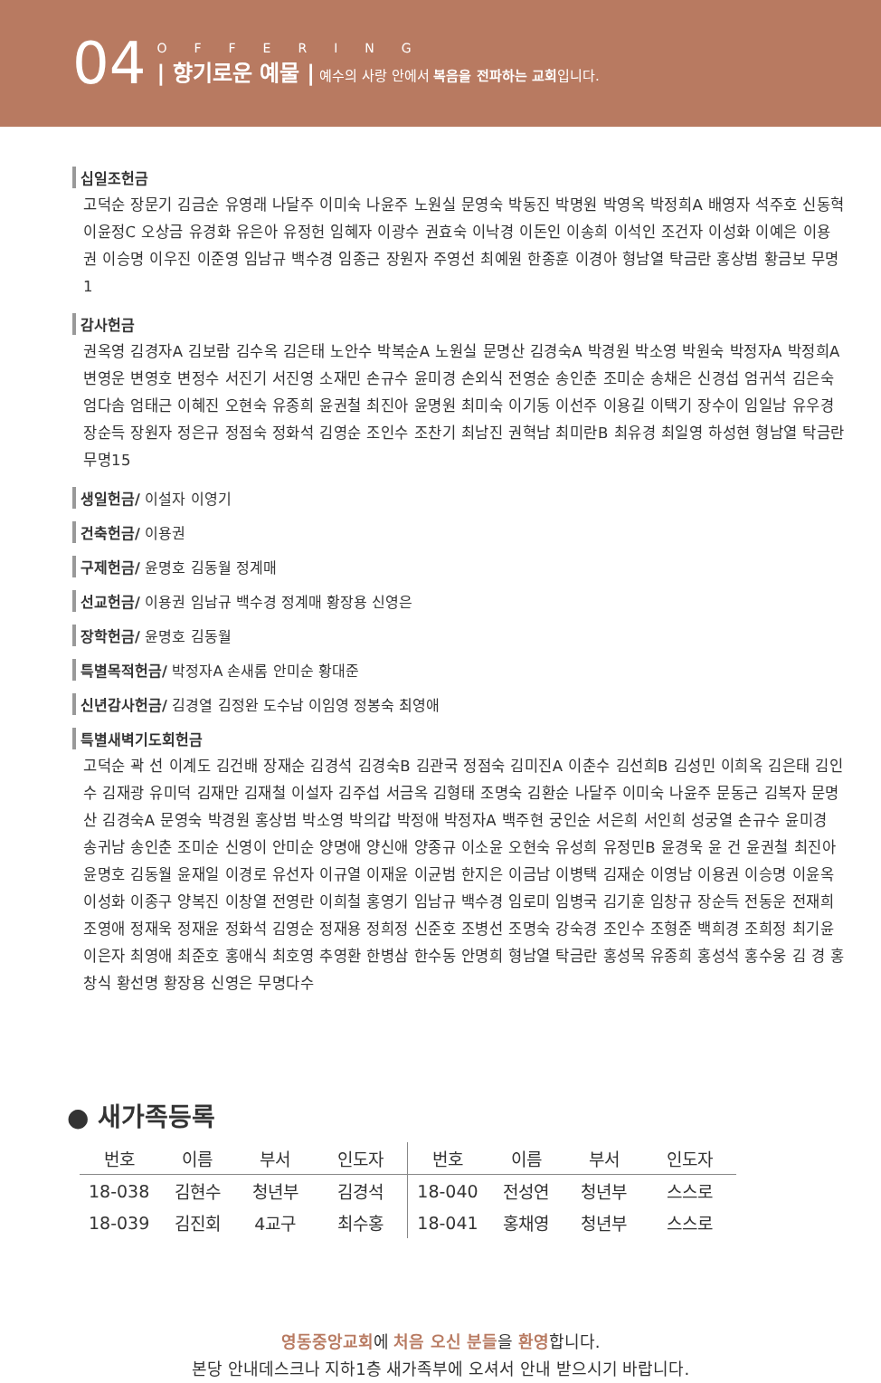04
OFFERING
| 향기로운 예물 | 예수의 사랑 안에서 복음을 전파하는 교회입니다.
십일조헌금
고덕순 장문기 김금순 유영래 나달주 이미숙 나윤주 노원실 문영숙 박동진 박명원 박영옥 박정희A 배영자 석주호 신동혁 이윤정C 오상금 유경화 유은아 유정헌 임혜자 이광수 권효숙 이낙경 이돈인 이송희 이석인 조건자 이성화 이예은 이용권 이승명 이우진 이준영 임남규 백수경 임종근 장원자 주영선 최예원 한종훈 이경아 형남열 탁금란 홍상범 황금보 무명1
감사헌금
권옥영 김경자A 김보람 김수옥 김은태 노안수 박복순A 노원실 문명산 김경숙A 박경원 박소영 박원숙 박정자A 박정희A 변영운 변영호 변정수 서진기 서진영 소재민 손규수 윤미경 손외식 전영순 송인춘 조미순 송채은 신경섭 엄귀석 김은숙 엄다솜 엄태근 이혜진 오현숙 유종희 윤권철 최진아 윤명원 최미숙 이기동 이선주 이용길 이택기 장수이 임일남 유우경 장순득 장원자 정은규 정점숙 정화석 김영순 조인수 조찬기 최남진 권혁남 최미란B 최유경 최일영 하성현 형남열 탁금란 무명15
생일헌금/ 이설자 이영기
건축헌금/ 이용권
구제헌금/ 윤명호 김동월 정계매
선교헌금/ 이용권 임남규 백수경 정계매 황장용 신영은
장학헌금/ 윤명호 김동월
특별목적헌금/ 박정자A 손새롬 안미순 황대준
신년감사헌금/ 김경열 김정완 도수남 이임영 정봉숙 최영애
특별새벽기도회헌금
고덕순 곽 선 이계도 김건배 장재순 김경석 김경숙B 김관국 정점숙 김미진A 이춘수 김선희B 김성민 이희옥 김은태 김인수 김재광 유미덕 김재만 김재철 이설자 김주섭 서금옥 김형태 조명숙 김환순 나달주 이미숙 나윤주 문동근 김복자 문명산 김경숙A 문영숙 박경원 홍상범 박소영 박의갑 박정애 박정자A 백주현 궁인순 서은희 서인희 성궁열 손규수 윤미경 송귀남 송인춘 조미순 신영이 안미순 양명애 양신애 양종규 이소윤 오현숙 유성희 유정민B 윤경욱 윤 건 윤권철 최진아 윤명호 김동월 윤재일 이경로 유선자 이규열 이재윤 이균범 한지은 이금남 이병택 김재순 이영남 이용권 이승명 이윤옥 이성화 이종구 양복진 이창열 전영란 이희철 홍영기 임남규 백수경 임로미 임병국 김기훈 임창규 장순득 전동운 전재희 조영애 정재욱 정재윤 정화석 김영순 정재용 정희정 신준호 조병선 조명숙 강숙경 조인수 조형준 백희경 조희정 최기윤 이은자 최영애 최준호 홍애식 최호영 추영환 한병삼 한수동 안명희 형남열 탁금란 홍성목 유종희 홍성석 홍수웅 김 경 홍창식 황선명 황장용 신영은 무명다수
● 새가족등록
| 번호 | 이름 | 부서 | 인도자 | 번호 | 이름 | 부서 | 인도자 |
| --- | --- | --- | --- | --- | --- | --- | --- |
| 18-038 | 김현수 | 청년부 | 김경석 | 18-040 | 전성연 | 청년부 | 스스로 |
| 18-039 | 김진회 | 4교구 | 최수홍 | 18-041 | 홍채영 | 청년부 | 스스로 |
영동중앙교회에 처음 오신 분들을 환영합니다.
본당 안내데스크나 지하1층 새가족부에 오셔서 안내 받으시기 바랍니다.